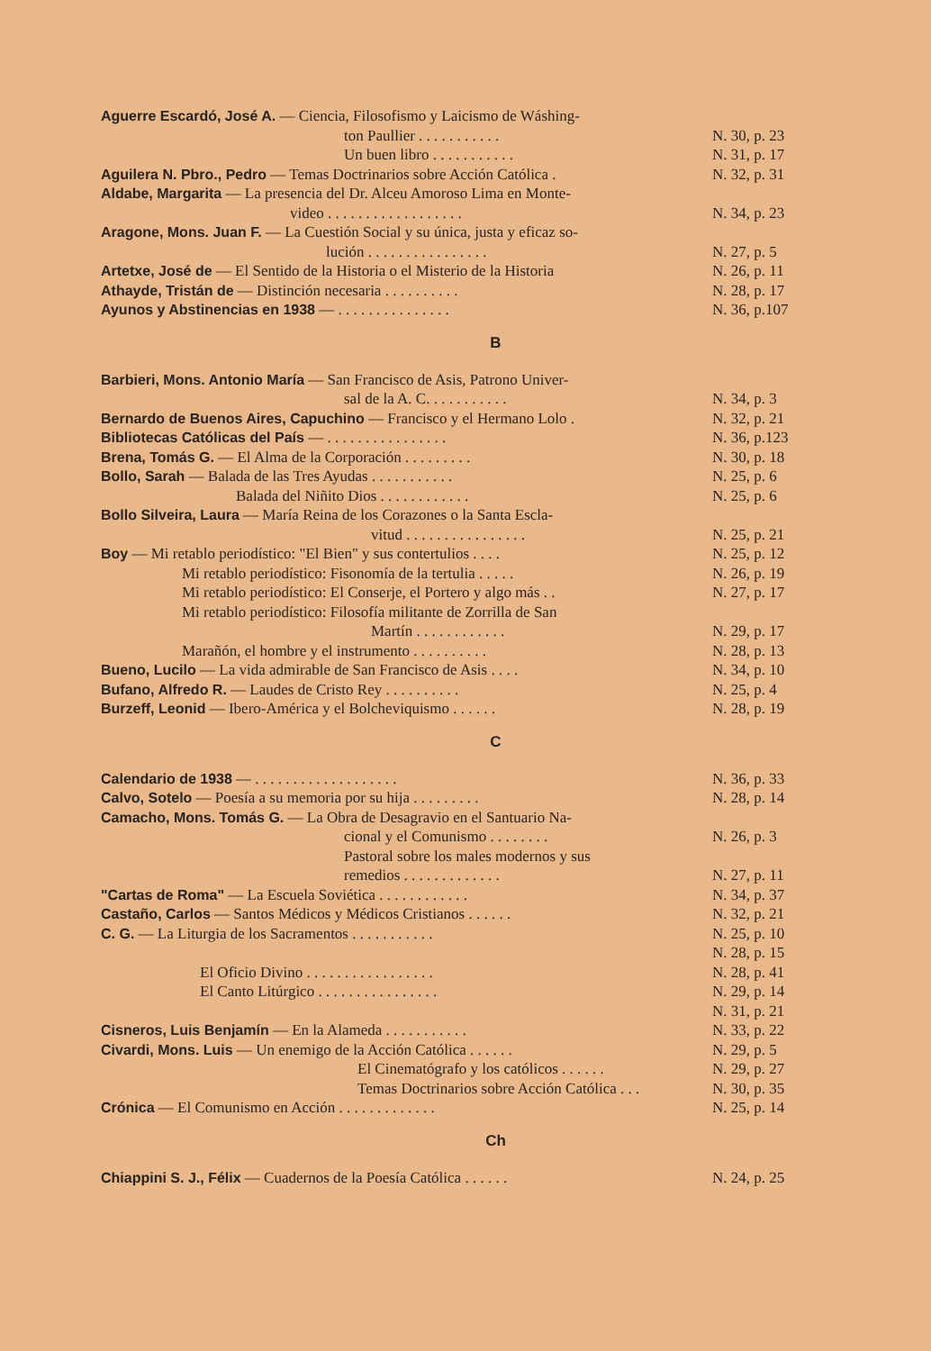Aguerre Escardó, José A. — Ciencia, Filosofismo y Laicismo de Wáshing-
ton Paullier . . . . . . . . . . . N. 30, p. 23
Un buen libro . . . . . . . . . . . N. 31, p. 17
Aguilera N. Pbro., Pedro — Temas Doctrinarios sobre Acción Católica . N. 32, p. 31
Aldabe, Margarita — La presencia del Dr. Alceu Amoroso Lima en Monte-
video . . . . . . . . . . . . . . . . . . N. 34, p. 23
Aragone, Mons. Juan F. — La Cuestión Social y su única, justa y eficaz so-
lución . . . . . . . . . . . . . . . . N. 27, p. 5
Artetxe, José de — El Sentido de la Historia o el Misterio de la Historia N. 26, p. 11
Athayde, Tristán de — Distinción necesaria . . . . . . . . . . N. 28, p. 17
Ayunos y Abstinencias en 1938 — . . . . . . . . . . . . . . . N. 36, p.107
B
Barbieri, Mons. Antonio María — San Francisco de Asis, Patrono Univer-
sal de la A. C. . . . . . . . . . . N. 34, p. 3
Bernardo de Buenos Aires, Capuchino — Francisco y el Hermano Lolo . N. 32, p. 21
Bibliotecas Católicas del País — . . . . . . . . . . . . . . . . N. 36, p.123
Brena, Tomás G. — El Alma de la Corporación . . . . . . . . . N. 30, p. 18
Bollo, Sarah — Balada de las Tres Ayudas . . . . . . . . . . . N. 25, p. 6
Balada del Niñito Dios . . . . . . . . . . . . N. 25, p. 6
Bollo Silveira, Laura — María Reina de los Corazones o la Santa Escla-
vitud . . . . . . . . . . . . . . . . N. 25, p. 21
Boy — Mi retablo periodístico: "El Bien" y sus contertulios . . . . N. 25, p. 12
Mi retablo periodístico: Fisonomía de la tertulia . . . . . N. 26, p. 19
Mi retablo periodístico: El Conserje, el Portero y algo más . . N. 27, p. 17
Mi retablo periodístico: Filosofía militante de Zorrilla de San
Martín . . . . . . . . . . . . N. 29, p. 17
Marañón, el hombre y el instrumento . . . . . . . . . . N. 28, p. 13
Bueno, Lucilo — La vida admirable de San Francisco de Asis . . . . N. 34, p. 10
Bufano, Alfredo R. — Laudes de Cristo Rey . . . . . . . . . . N. 25, p. 4
Burzeff, Leonid — Ibero-América y el Bolcheviquismo . . . . . . N. 28, p. 19
C
Calendario de 1938 — . . . . . . . . . . . . . . . . . . . N. 36, p. 33
Calvo, Sotelo — Poesía a su memoria por su hija . . . . . . . . . N. 28, p. 14
Camacho, Mons. Tomás G. — La Obra de Desagravio en el Santuario Na-
cional y el Comunismo . . . . . . . . N. 26, p. 3
Pastoral sobre los males modernos y sus
remedios . . . . . . . . . . . . . N. 27, p. 11
"Cartas de Roma" — La Escuela Soviética . . . . . . . . . . . . N. 34, p. 37
Castaño, Carlos — Santos Médicos y Médicos Cristianos . . . . . . N. 32, p. 21
C. G. — La Liturgia de los Sacramentos . . . . . . . . . . . N. 25, p. 10
N. 28, p. 15
El Oficio Divino . . . . . . . . . . . . . . . . . N. 28, p. 41
El Canto Litúrgico . . . . . . . . . . . . . . . . N. 29, p. 14
N. 31, p. 21
Cisneros, Luis Benjamín — En la Alameda . . . . . . . . . . . N. 33, p. 22
Civardi, Mons. Luis — Un enemigo de la Acción Católica . . . . . . N. 29, p. 5
El Cinematógrafo y los católicos . . . . . . N. 29, p. 27
Temas Doctrinarios sobre Acción Católica . . . N. 30, p. 35
Crónica — El Comunismo en Acción . . . . . . . . . . . . . N. 25, p. 14
Ch
Chiappini S. J., Félix — Cuadernos de la Poesía Católica . . . . . . N. 24, p. 25